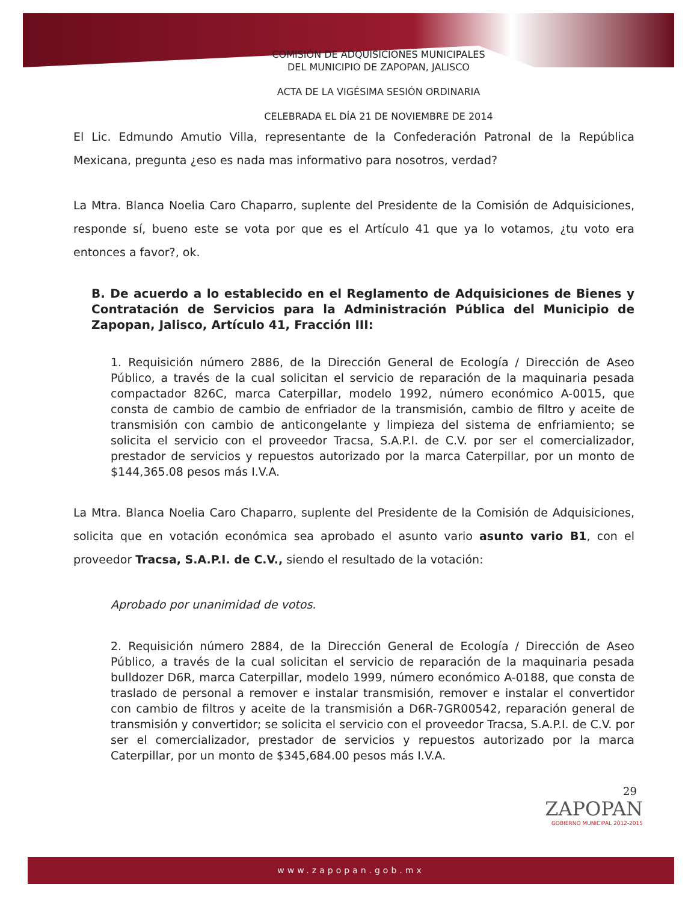COMISIÓN DE ADQUISICIONES MUNICIPALES
DEL MUNICIPIO DE ZAPOPAN, JALISCO
ACTA DE LA VIGÉSIMA SESIÓN ORDINARIA
CELEBRADA EL DÍA 21 DE NOVIEMBRE DE 2014
El Lic. Edmundo Amutio Villa, representante de la Confederación Patronal de la República Mexicana, pregunta ¿eso es nada mas informativo para nosotros, verdad?
La Mtra. Blanca Noelia Caro Chaparro, suplente del Presidente de la Comisión de Adquisiciones, responde sí, bueno este se vota por que es el Artículo 41 que ya lo votamos, ¿tu voto era entonces a favor?, ok.
B. De acuerdo a lo establecido en el Reglamento de Adquisiciones de Bienes y Contratación de Servicios para la Administración Pública del Municipio de Zapopan, Jalisco, Artículo 41, Fracción III:
1. Requisición número 2886, de la Dirección General de Ecología / Dirección de Aseo Público, a través de la cual solicitan el servicio de reparación de la maquinaria pesada compactador 826C, marca Caterpillar, modelo 1992, número económico A-0015, que consta de cambio de cambio de enfriador de la transmisión, cambio de filtro y aceite de transmisión con cambio de anticongelante y limpieza del sistema de enfriamiento; se solicita el servicio con el proveedor Tracsa, S.A.P.I. de C.V. por ser el comercializador, prestador de servicios y repuestos autorizado por la marca Caterpillar, por un monto de $144,365.08 pesos más I.V.A.
La Mtra. Blanca Noelia Caro Chaparro, suplente del Presidente de la Comisión de Adquisiciones, solicita que en votación económica sea aprobado el asunto vario asunto vario B1, con el proveedor Tracsa, S.A.P.I. de C.V., siendo el resultado de la votación:
Aprobado por unanimidad de votos.
2. Requisición número 2884, de la Dirección General de Ecología / Dirección de Aseo Público, a través de la cual solicitan el servicio de reparación de la maquinaria pesada bulldozer D6R, marca Caterpillar, modelo 1999, número económico A-0188, que consta de traslado de personal a remover e instalar transmisión, remover e instalar el convertidor con cambio de filtros y aceite de la transmisión a D6R-7GR00542, reparación general de transmisión y convertidor; se solicita el servicio con el proveedor Tracsa, S.A.P.I. de C.V. por ser el comercializador, prestador de servicios y repuestos autorizado por la marca Caterpillar, por un monto de $345,684.00 pesos más I.V.A.
29
ZAPOPAN
GOBIERNO MUNICIPAL 2012-2015
www.zapopan.gob.mx